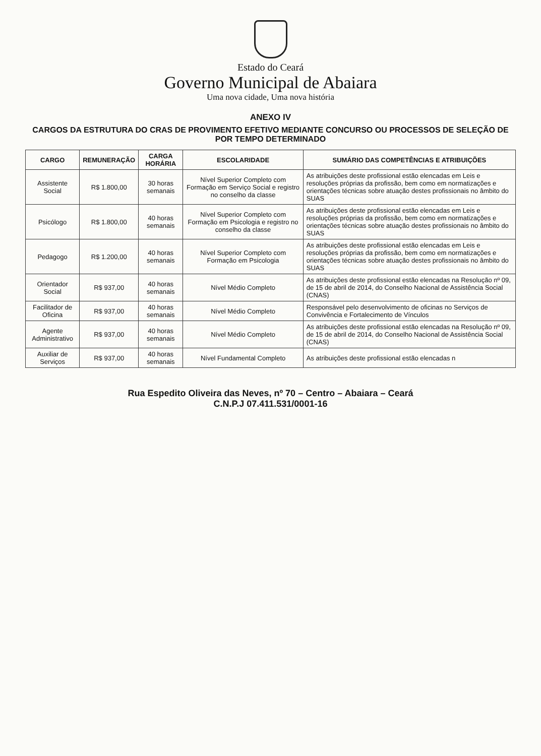Estado do Ceará
Governo Municipal de Abaiara
Uma nova cidade, Uma nova história
ANEXO IV
CARGOS DA ESTRUTURA DO CRAS DE PROVIMENTO EFETIVO MEDIANTE CONCURSO OU PROCESSOS DE SELEÇÃO DE POR TEMPO DETERMINADO
| CARGO | REMUNERAÇÃO | CARGA HORÁRIA | ESCOLARIDADE | SUMÁRIO DAS COMPETÊNCIAS E ATRIBUIÇÕES |
| --- | --- | --- | --- | --- |
| Assistente Social | R$ 1.800,00 | 30 horas semanais | Nível Superior Completo com Formação em Serviço Social e registro no conselho da classe | As atribuições deste profissional estão elencadas em Leis e resoluções próprias da profissão, bem como em normatizações e orientações técnicas sobre atuação destes profissionais no âmbito do SUAS |
| Psicólogo | R$ 1.800,00 | 40 horas semanais | Nível Superior Completo com Formação em Psicologia e registro no conselho da classe | As atribuições deste profissional estão elencadas em Leis e resoluções próprias da profissão, bem como em normatizações e orientações técnicas sobre atuação destes profissionais no âmbito do SUAS |
| Pedagogo | R$ 1.200,00 | 40 horas semanais | Nível Superior Completo com Formação em Psicologia | As atribuições deste profissional estão elencadas em Leis e resoluções próprias da profissão, bem como em normatizações e orientações técnicas sobre atuação destes profissionais no âmbito do SUAS |
| Orientador Social | R$ 937,00 | 40 horas semanais | Nível Médio Completo | As atribuições deste profissional estão elencadas na Resolução nº 09, de 15 de abril de 2014, do Conselho Nacional de Assistência Social (CNAS) |
| Facilitador de Oficina | R$ 937,00 | 40 horas semanais | Nível Médio Completo | Responsável pelo desenvolvimento de oficinas no Serviços de Convivência e Fortalecimento de Vínculos |
| Agente Administrativo | R$ 937,00 | 40 horas semanais | Nível Médio Completo | As atribuições deste profissional estão elencadas na Resolução nº 09, de 15 de abril de 2014, do Conselho Nacional de Assistência Social (CNAS) |
| Auxiliar de Serviços | R$ 937,00 | 40 horas semanais | Nível Fundamental Completo | As atribuições deste profissional estão elencadas n |
Rua Espedito Oliveira das Neves, nº 70 – Centro – Abaiara – Ceará
C.N.P.J 07.411.531/0001-16